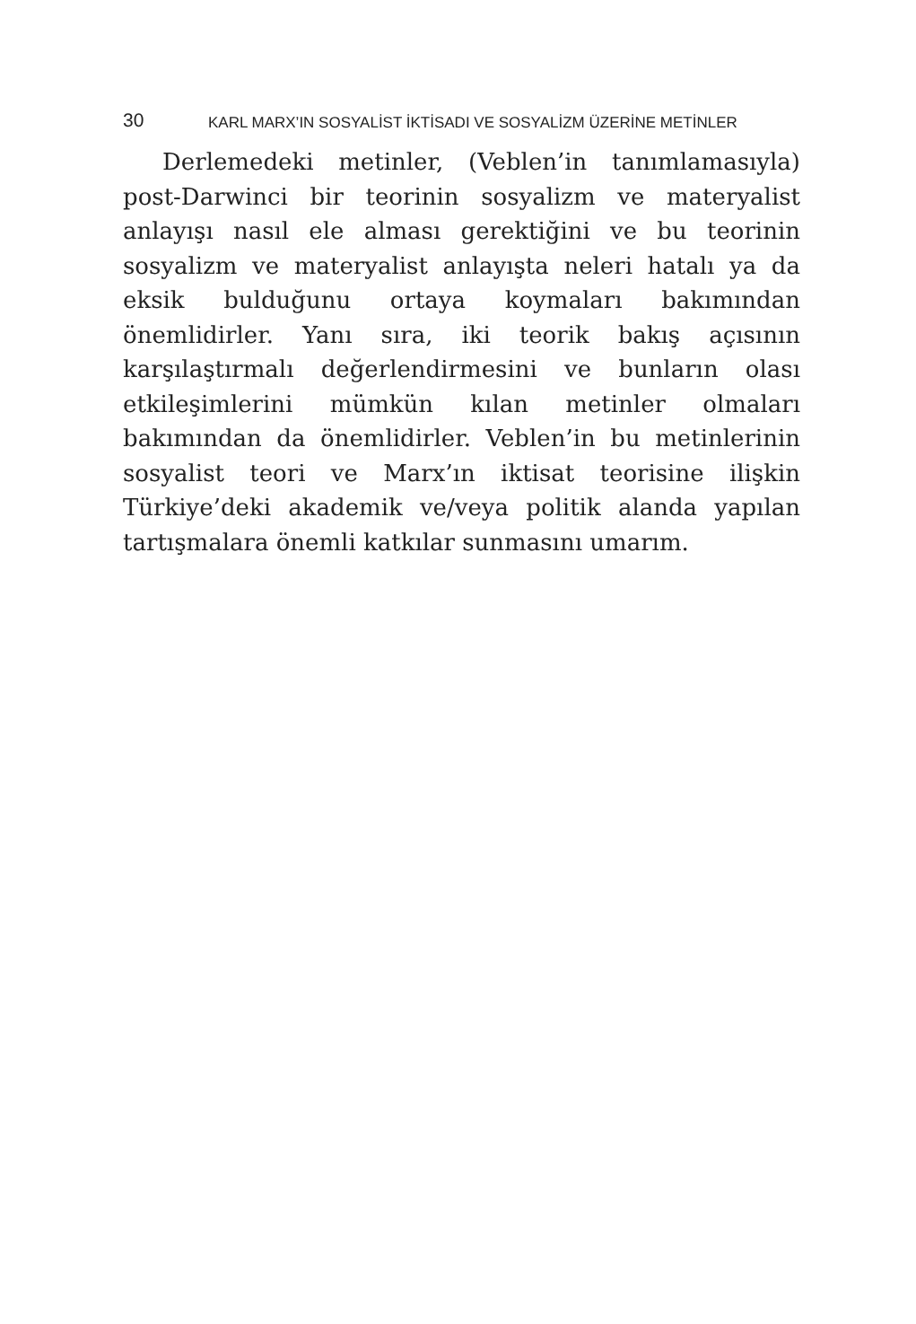30 KARL MARX’IN SOSYALİST İKTİSADI VE SOSYALİZM ÜZERİNE METİNLER
Derlemedeki metinler, (Veblen’in tanımlamasıyla) post-Darwinci bir teorinin sosyalizm ve materyalist anlayışı nasıl ele alması gerektiğini ve bu teorinin sosyalizm ve materyalist anlayışta neleri hatalı ya da eksik bulduğunu ortaya koymaları bakımından önemlidirler. Yanı sıra, iki teorik bakış açısının karşılaştırmalı değerlendirmesini ve bunların olası etkileşimlerini mümkün kılan metinler olmaları bakımından da önemlidirler. Veblen’in bu metinlerinin sosyalist teori ve Marx’ın iktisat teorisine ilişkin Türkiye’deki akademik ve/veya politik alanda yapılan tartışmalara önemli katkılar sunmasını umarım.